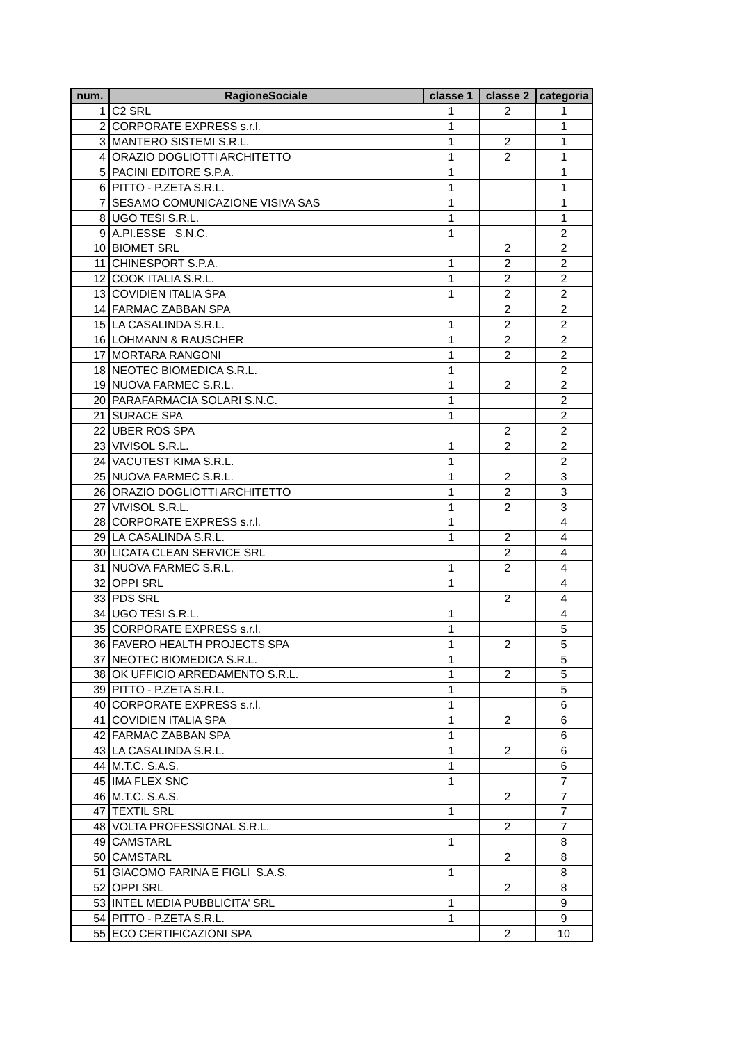| num. | RagioneSociale | classe 1 | classe 2 | categoria |
| --- | --- | --- | --- | --- |
| 1 | C2 SRL | 1 | 2 | 1 |
| 2 | CORPORATE EXPRESS s.r.l. | 1 | | 1 |
| 3 | MANTERO SISTEMI S.R.L. | 1 | 2 | 1 |
| 4 | ORAZIO DOGLIOTTI ARCHITETTO | 1 | 2 | 1 |
| 5 | PACINI EDITORE S.P.A. | 1 | | 1 |
| 6 | PITTO - P.ZETA S.R.L. | 1 | | 1 |
| 7 | SESAMO COMUNICAZIONE VISIVA SAS | 1 | | 1 |
| 8 | UGO TESI S.R.L. | 1 | | 1 |
| 9 | A.PI.ESSE S.N.C. | 1 | | 2 |
| 10 | BIOMET SRL | | 2 | 2 |
| 11 | CHINESPORT S.P.A. | 1 | 2 | 2 |
| 12 | COOK ITALIA S.R.L. | 1 | 2 | 2 |
| 13 | COVIDIEN ITALIA SPA | 1 | 2 | 2 |
| 14 | FARMAC ZABBAN SPA | | 2 | 2 |
| 15 | LA CASALINDA S.R.L. | 1 | 2 | 2 |
| 16 | LOHMANN & RAUSCHER | 1 | 2 | 2 |
| 17 | MORTARA RANGONI | 1 | 2 | 2 |
| 18 | NEOTEC BIOMEDICA S.R.L. | 1 | | 2 |
| 19 | NUOVA FARMEC S.R.L. | 1 | 2 | 2 |
| 20 | PARAFARMACIA SOLARI S.N.C. | 1 | | 2 |
| 21 | SURACE SPA | 1 | | 2 |
| 22 | UBER ROS SPA | | 2 | 2 |
| 23 | VIVISOL S.R.L. | 1 | 2 | 2 |
| 24 | VACUTEST KIMA S.R.L. | 1 | | 2 |
| 25 | NUOVA FARMEC S.R.L. | 1 | 2 | 3 |
| 26 | ORAZIO DOGLIOTTI ARCHITETTO | 1 | 2 | 3 |
| 27 | VIVISOL S.R.L. | 1 | 2 | 3 |
| 28 | CORPORATE EXPRESS s.r.l. | 1 | | 4 |
| 29 | LA CASALINDA S.R.L. | 1 | 2 | 4 |
| 30 | LICATA CLEAN SERVICE SRL | | 2 | 4 |
| 31 | NUOVA FARMEC S.R.L. | 1 | 2 | 4 |
| 32 | OPPI SRL | 1 | | 4 |
| 33 | PDS SRL | | 2 | 4 |
| 34 | UGO TESI S.R.L. | 1 | | 4 |
| 35 | CORPORATE EXPRESS s.r.l. | 1 | | 5 |
| 36 | FAVERO HEALTH PROJECTS SPA | 1 | 2 | 5 |
| 37 | NEOTEC BIOMEDICA S.R.L. | 1 | | 5 |
| 38 | OK UFFICIO ARREDAMENTO S.R.L. | 1 | 2 | 5 |
| 39 | PITTO - P.ZETA S.R.L. | 1 | | 5 |
| 40 | CORPORATE EXPRESS s.r.l. | 1 | | 6 |
| 41 | COVIDIEN ITALIA SPA | 1 | 2 | 6 |
| 42 | FARMAC ZABBAN SPA | 1 | | 6 |
| 43 | LA CASALINDA S.R.L. | 1 | 2 | 6 |
| 44 | M.T.C. S.A.S. | 1 | | 6 |
| 45 | IMA FLEX SNC | 1 | | 7 |
| 46 | M.T.C. S.A.S. | | 2 | 7 |
| 47 | TEXTIL SRL | 1 | | 7 |
| 48 | VOLTA PROFESSIONAL S.R.L. | | 2 | 7 |
| 49 | CAMSTARL | 1 | | 8 |
| 50 | CAMSTARL | | 2 | 8 |
| 51 | GIACOMO FARINA E FIGLI S.A.S. | 1 | | 8 |
| 52 | OPPI SRL | | 2 | 8 |
| 53 | INTEL MEDIA PUBBLICITA' SRL | 1 | | 9 |
| 54 | PITTO - P.ZETA S.R.L. | 1 | | 9 |
| 55 | ECO CERTIFICAZIONI SPA | | 2 | 10 |